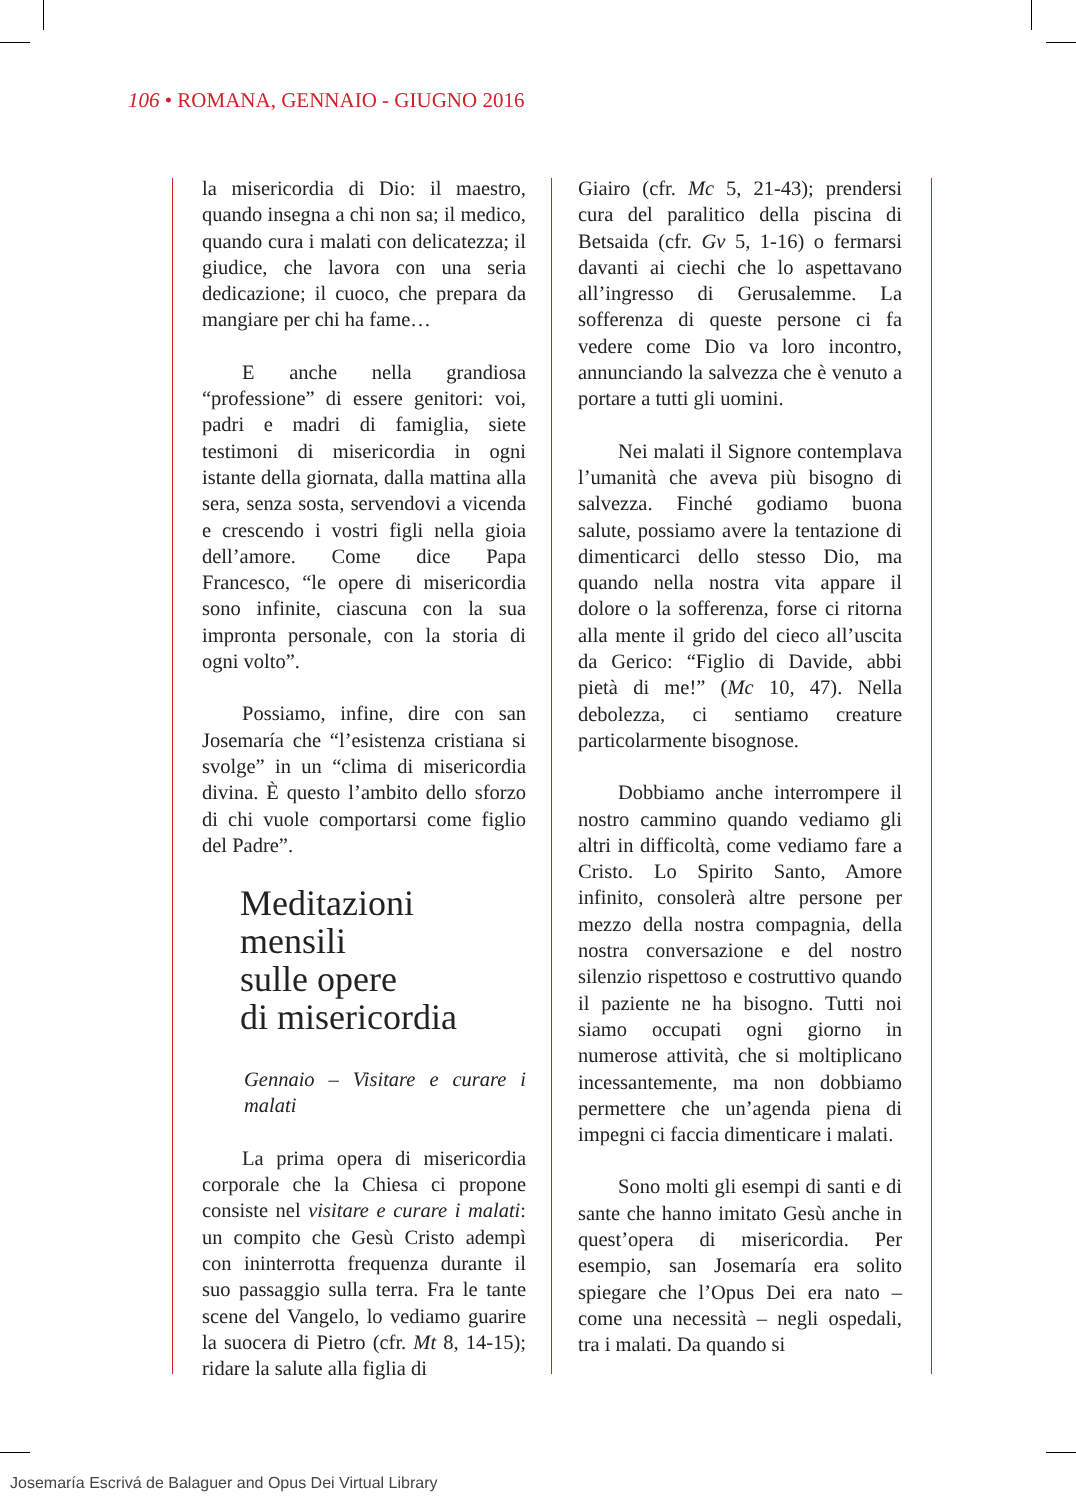106 • ROMANA, GENNAIO - GIUGNO 2016
la misericordia di Dio: il maestro, quando insegna a chi non sa; il medico, quando cura i malati con delicatezza; il giudice, che lavora con una seria dedicazione; il cuoco, che prepara da mangiare per chi ha fame…
E anche nella grandiosa “professione” di essere genitori: voi, padri e madri di famiglia, siete testimoni di misericordia in ogni istante della giornata, dalla mattina alla sera, senza sosta, servendovi a vicenda e crescendo i vostri figli nella gioia dell’amore. Come dice Papa Francesco, “le opere di misericordia sono infinite, ciascuna con la sua impronta personale, con la storia di ogni volto”.
Possiamo, infine, dire con san Josemaría che “l’esistenza cristiana si svolge” in un “clima di misericordia divina. È questo l’ambito dello sforzo di chi vuole comportarsi come figlio del Padre”.
Meditazioni mensili
sulle opere
di misericordia
Gennaio – Visitare e curare i malati
La prima opera di misericordia corporale che la Chiesa ci propone consiste nel visitare e curare i malati: un compito che Gesù Cristo adempì con ininterrotta frequenza durante il suo passaggio sulla terra. Fra le tante scene del Vangelo, lo vediamo guarire la suocera di Pietro (cfr. Mt 8, 14-15); ridare la salute alla figlia di
Giairo (cfr. Mc 5, 21-43); prendersi cura del paralitico della piscina di Betsaida (cfr. Gv 5, 1-16) o fermarsi davanti ai ciechi che lo aspettavano all’ingresso di Gerusalemme. La sofferenza di queste persone ci fa vedere come Dio va loro incontro, annunciando la salvezza che è venuto a portare a tutti gli uomini.
Nei malati il Signore contemplava l’umanità che aveva più bisogno di salvezza. Finché godiamo buona salute, possiamo avere la tentazione di dimenticarci dello stesso Dio, ma quando nella nostra vita appare il dolore o la sofferenza, forse ci ritorna alla mente il grido del cieco all’uscita da Gerico: “Figlio di Davide, abbi pietà di me!” (Mc 10, 47). Nella debolezza, ci sentiamo creature particolarmente bisognose.
Dobbiamo anche interrompere il nostro cammino quando vediamo gli altri in difficoltà, come vediamo fare a Cristo. Lo Spirito Santo, Amore infinito, consolerà altre persone per mezzo della nostra compagnia, della nostra conversazione e del nostro silenzio rispettoso e costruttivo quando il paziente ne ha bisogno. Tutti noi siamo occupati ogni giorno in numerose attività, che si moltiplicano incessantemente, ma non dobbiamo permettere che un’agenda piena di impegni ci faccia dimenticare i malati.
Sono molti gli esempi di santi e di sante che hanno imitato Gesù anche in quest’opera di misericordia. Per esempio, san Josemaría era solito spiegare che l’Opus Dei era nato – come una necessità – negli ospedali, tra i malati. Da quando si
Josemaría Escrivá de Balaguer and Opus Dei Virtual Library